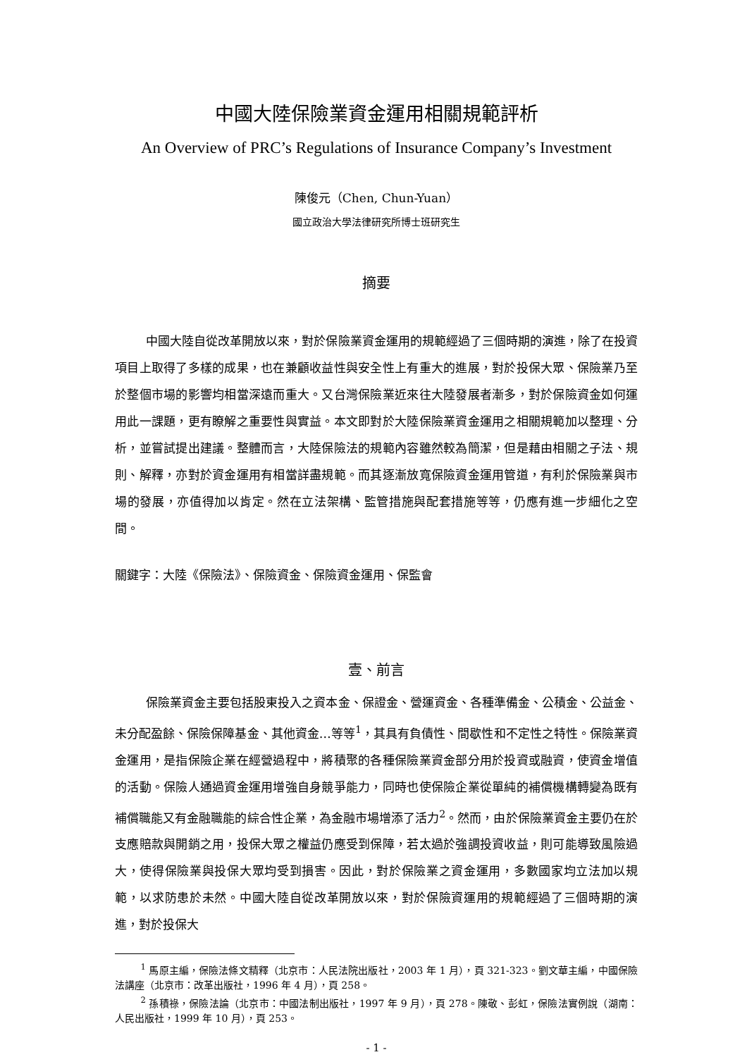中國大陸保險業資金運用相關規範評析
An Overview of PRC’s Regulations of Insurance Company’s Investment
陳俊元（Chen, Chun-Yuan）
國立政治大學法律研究所博士班研究生
摘要
中國大陸自從改革開放以來，對於保險業資金運用的規範經過了三個時期的演進，除了在投資項目上取得了多樣的成果，也在兼顧收益性與安全性上有重大的進展，對於投保大眾、保險業乃至於整個市場的影響均相當深遠而重大。又台灣保險業近來往大陸發展者漸多，對於保險資金如何運用此一課題，更有瞭解之重要性與實益。本文即對於大陸保險業資金運用之相關規範加以整理、分析，並嘗試提出建議。整體而言，大陸保險法的規範內容雖然較為簡潔，但是藉由相關之子法、規則、解釋，亦對於資金運用有相當詳盡規範。而其逐漸放寬保險資金運用管道，有利於保險業與市場的發展，亦值得加以肯定。然在立法架構、監管措施與配套措施等等，仍應有進一步細化之空間。
關鍵字：大陸《保險法》、保險資金、保險資金運用、保監會
壹、前言
保險業資金主要包括股東投入之資本金、保證金、營運資金、各種準備金、公積金、公益金、未分配盈餘、保險保障基金、其他資金…等等<sup>1</sup>，其具有負債性、間歇性和不定性之特性。保險業資金運用，是指保險企業在經營過程中，將積聚的各種保險業資金部分用於投資或融資，使資金增值的活動。保險人通過資金運用增強自身競爭能力，同時也使保險企業從單純的補償機構轉變為既有補償職能又有金融職能的綜合性企業，為金融市場增添了活力<sup>2</sup>。然而，由於保險業資金主要仍在於支應賠款與開銷之用，投保大眾之權益仍應受到保障，若太過於強調投資收益，則可能導致風險過大，使得保險業與投保大眾均受到損害。因此，對於保險業之資金運用，多數國家均立法加以規範，以求防患於未然。中國大陸自從改革開放以來，對於保險資運用的規範經過了三個時期的演進，對於投保大
<sup>1</sup> 馬原主編，保險法條文精釋（北京市：人民法院出版社，2003 年 1 月），頁 321-323。劉文華主編，中國保險法講座（北京市：改革出版社，1996 年 4 月），頁 258。
<sup>2</sup> 孫積祿，保險法論（北京市：中國法制出版社，1997 年 9 月），頁 278。陳敬、彭虹，保險法實例說（湖南：人民出版社，1999 年 10 月），頁 253。
- 1 -